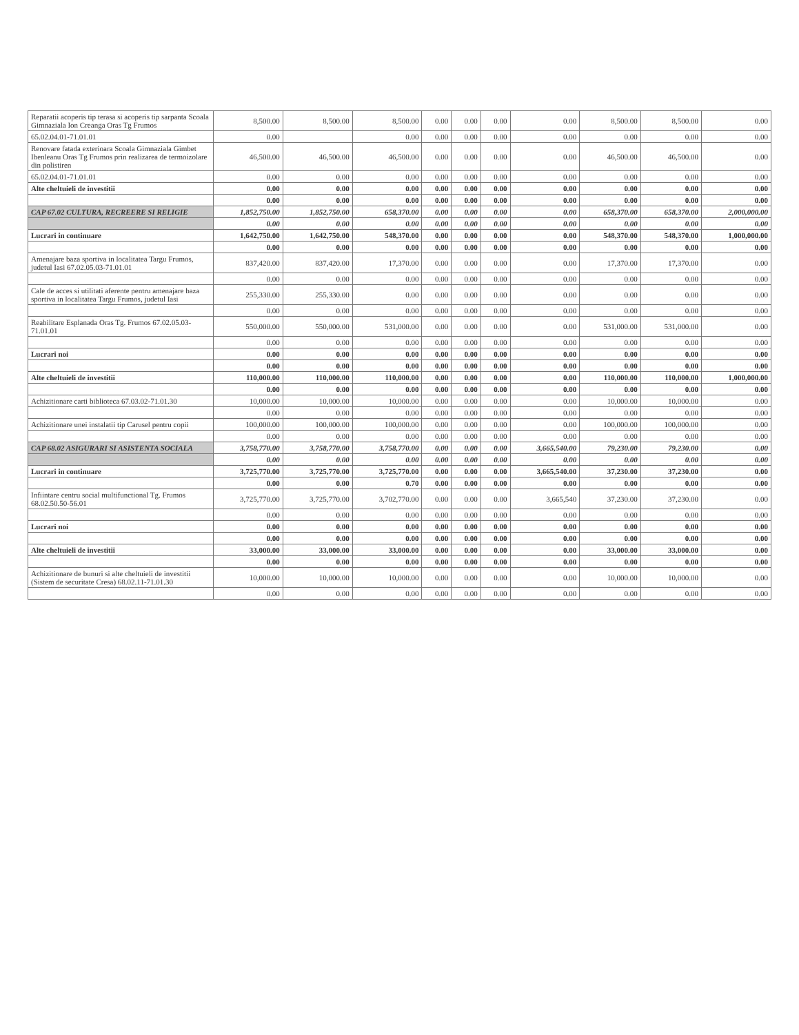| Reparatii acoperis tip terasa si acoperis tip sarpanta Scoala Gimnaziala Ion Creanga Oras Tg Frumos | 8,500.00 | 8,500.00 | 8,500.00 | 0.00 | 0.00 | 0.00 | 0.00 | 8,500.00 | 8,500.00 | 0.00 |
| 65.02.04.01-71.01.01 | 0.00 | | 0.00 | 0.00 | 0.00 | 0.00 | 0.00 | 0.00 | 0.00 | 0.00 |
| Renovare fatada exterioara Scoala Gimnaziala Gimbet Ibenleanu Oras Tg Frumos prin realizarea de termoizolare din polistiren | 46,500.00 | 46,500.00 | 46,500.00 | 0.00 | 0.00 | 0.00 | 0.00 | 46,500.00 | 46,500.00 | 0.00 |
| 65.02.04.01-71.01.01 | 0.00 | 0.00 | 0.00 | 0.00 | 0.00 | 0.00 | 0.00 | 0.00 | 0.00 | 0.00 |
| Alte cheltuieli de investitii | 0.00 | 0.00 | 0.00 | 0.00 | 0.00 | 0.00 | 0.00 | 0.00 | 0.00 | 0.00 |
| | 0.00 | 0.00 | 0.00 | 0.00 | 0.00 | 0.00 | 0.00 | 0.00 | 0.00 | 0.00 |
| CAP 67.02 CULTURA, RECREERE SI RELIGIE | 1,852,750.00 | 1,852,750.00 | 658,370.00 | 0.00 | 0.00 | 0.00 | 0.00 | 658,370.00 | 658,370.00 | 2,000,000.00 |
| | 0.00 | 0.00 | 0.00 | 0.00 | 0.00 | 0.00 | 0.00 | 0.00 | 0.00 | 0.00 |
| Lucrari in continuare | 1,642,750.00 | 1,642,750.00 | 548,370.00 | 0.00 | 0.00 | 0.00 | 0.00 | 548,370.00 | 548,370.00 | 1,000,000.00 |
| | 0.00 | 0.00 | 0.00 | 0.00 | 0.00 | 0.00 | 0.00 | 0.00 | 0.00 | 0.00 |
| Amenajare baza sportiva in localitatea Targu Frumos, judetul Iasi 67.02.05.03-71.01.01 | 837,420.00 | 837,420.00 | 17,370.00 | 0.00 | 0.00 | 0.00 | 0.00 | 17,370.00 | 17,370.00 | 0.00 |
| | 0.00 | 0.00 | 0.00 | 0.00 | 0.00 | 0.00 | 0.00 | 0.00 | 0.00 | 0.00 |
| Cale de acces si utilitati aferente pentru amenajare baza sportiva in localitatea Targu Frumos, judetul Iasi | 255,330.00 | 255,330.00 | 0.00 | 0.00 | 0.00 | 0.00 | 0.00 | 0.00 | 0.00 | 0.00 |
| | 0.00 | 0.00 | 0.00 | 0.00 | 0.00 | 0.00 | 0.00 | 0.00 | 0.00 | 0.00 |
| Reabilitare Esplanada Oras Tg. Frumos 67.02.05.03-71.01.01 | 550,000.00 | 550,000.00 | 531,000.00 | 0.00 | 0.00 | 0.00 | 0.00 | 531,000.00 | 531,000.00 | 0.00 |
| | 0.00 | 0.00 | 0.00 | 0.00 | 0.00 | 0.00 | 0.00 | 0.00 | 0.00 | 0.00 |
| Lucrari noi | 0.00 | 0.00 | 0.00 | 0.00 | 0.00 | 0.00 | 0.00 | 0.00 | 0.00 | 0.00 |
| | 0.00 | 0.00 | 0.00 | 0.00 | 0.00 | 0.00 | 0.00 | 0.00 | 0.00 | 0.00 |
| Alte cheltuieli de investitii | 110,000.00 | 110,000.00 | 110,000.00 | 0.00 | 0.00 | 0.00 | 0.00 | 110,000.00 | 110,000.00 | 1,000,000.00 |
| | 0.00 | 0.00 | 0.00 | 0.00 | 0.00 | 0.00 | 0.00 | 0.00 | 0.00 | 0.00 |
| Achizitionare carti biblioteca 67.03.02-71.01.30 | 10,000.00 | 10,000.00 | 10,000.00 | 0.00 | 0.00 | 0.00 | 0.00 | 10,000.00 | 10,000.00 | 0.00 |
| | 0.00 | 0.00 | 0.00 | 0.00 | 0.00 | 0.00 | 0.00 | 0.00 | 0.00 | 0.00 |
| Achizitionare unei instalatii tip Carusel pentru copii | 100,000.00 | 100,000.00 | 100,000.00 | 0.00 | 0.00 | 0.00 | 0.00 | 100,000.00 | 100,000.00 | 0.00 |
| | 0.00 | 0.00 | 0.00 | 0.00 | 0.00 | 0.00 | 0.00 | 0.00 | 0.00 | 0.00 |
| CAP 68.02 ASIGURARI SI ASISTENTA SOCIALA | 3,758,770.00 | 3,758,770.00 | 3,758,770.00 | 0.00 | 0.00 | 0.00 | 3,665,540.00 | 79,230.00 | 79,230.00 | 0.00 |
| | 0.00 | 0.00 | 0.00 | 0.00 | 0.00 | 0.00 | 0.00 | 0.00 | 0.00 | 0.00 |
| Lucrari in continuare | 3,725,770.00 | 3,725,770.00 | 3,725,770.00 | 0.00 | 0.00 | 0.00 | 3,665,540.00 | 37,230.00 | 37,230.00 | 0.00 |
| | 0.00 | 0.00 | 0.70 | 0.00 | 0.00 | 0.00 | 0.00 | 0.00 | 0.00 | 0.00 |
| Infiintare centru social multifunctional Tg. Frumos 68.02.50.50-56.01 | 3,725,770.00 | 3,725,770.00 | 3,702,770.00 | 0.00 | 0.00 | 0.00 | 3,665,540 | 37,230.00 | 37,230.00 | 0.00 |
| | 0.00 | 0.00 | 0.00 | 0.00 | 0.00 | 0.00 | 0.00 | 0.00 | 0.00 | 0.00 |
| Lucrari noi | 0.00 | 0.00 | 0.00 | 0.00 | 0.00 | 0.00 | 0.00 | 0.00 | 0.00 | 0.00 |
| | 0.00 | 0.00 | 0.00 | 0.00 | 0.00 | 0.00 | 0.00 | 0.00 | 0.00 | 0.00 |
| Alte cheltuieli de investitii | 33,000.00 | 33,000.00 | 33,000.00 | 0.00 | 0.00 | 0.00 | 0.00 | 33,000.00 | 33,000.00 | 0.00 |
| | 0.00 | 0.00 | 0.00 | 0.00 | 0.00 | 0.00 | 0.00 | 0.00 | 0.00 | 0.00 |
| Achizitionare de bunuri si alte cheltuieli de investitii (Sistem de securitate Cresa) 68.02.11-71.01.30 | 10,000.00 | 10,000.00 | 10,000.00 | 0.00 | 0.00 | 0.00 | 0.00 | 10,000.00 | 10,000.00 | 0.00 |
| | 0.00 | 0.00 | 0.00 | 0.00 | 0.00 | 0.00 | 0.00 | 0.00 | 0.00 | 0.00 |